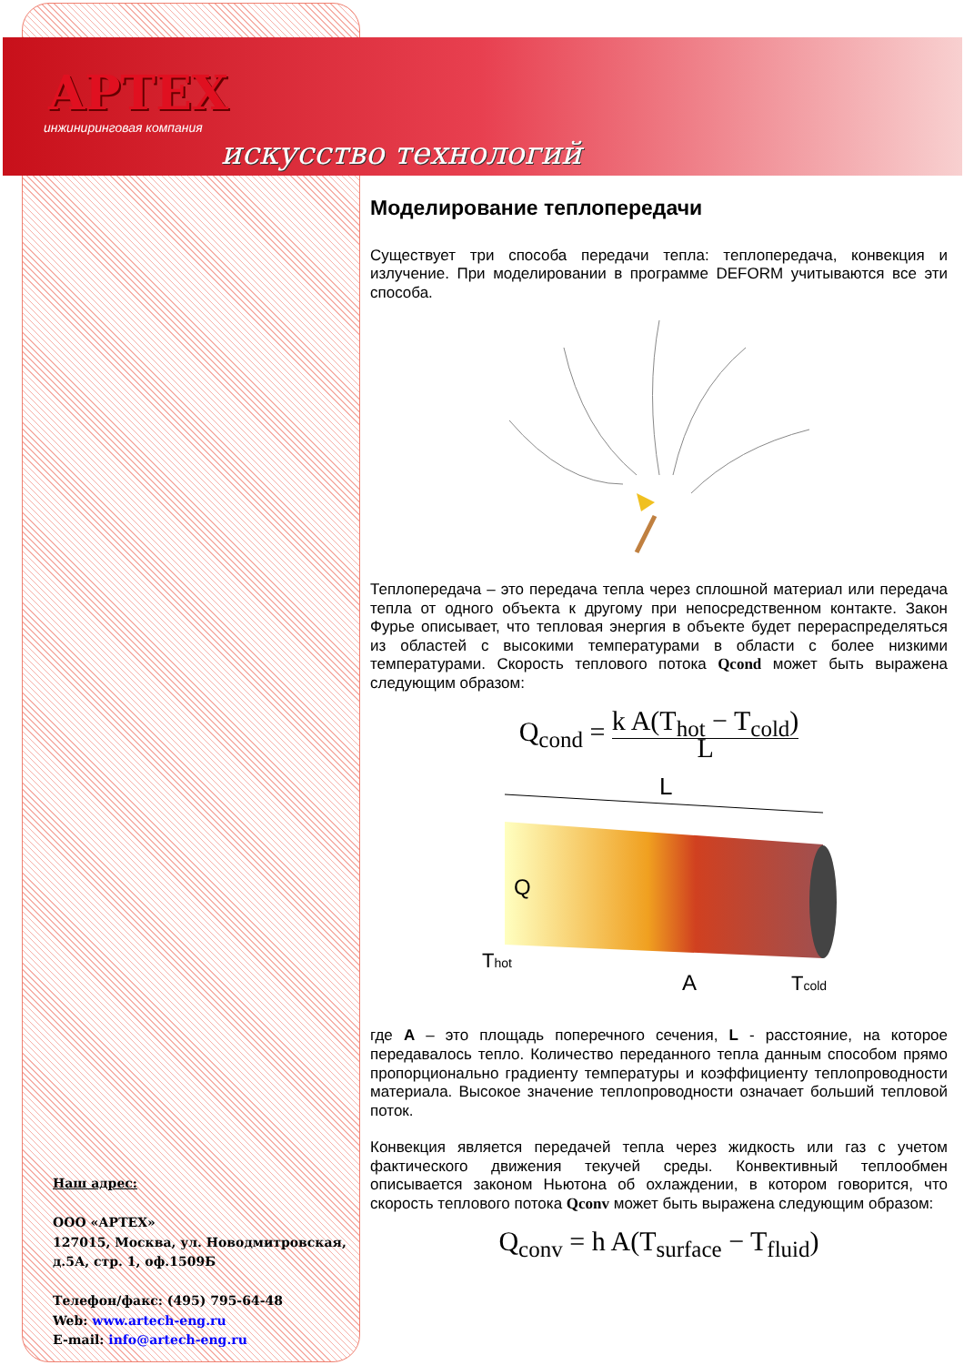APTEX
инжиниринговая компания
искусство технологий
Моделирование теплопередачи
Существует три способа передачи тепла: теплопередача, конвекция и излучение. При моделировании в программе DEFORM учитываются все эти способа.
Теплопередача – это передача тепла через сплошной материал или передача тепла от одного объекта к другому при непосредственном контакте. Закон Фурье описывает, что тепловая энергия в объекте будет перераспределяться из областей с высокими температурами в области с более низкими температурами. Скорость теплового потока Qcond может быть выражена следующим образом:
Q<sub>cond</sub> = k A(T<sub>hot</sub> − T<sub>cold</sub>) L
L
Q
Thot
A
Tcold
где A – это площадь поперечного сечения, L - расстояние, на которое передавалось тепло. Количество переданного тепла данным способом прямо пропорционально градиенту температуры и коэффициенту теплопроводности материала. Высокое значение теплопроводности означает больший тепловой поток.
Конвекция является передачей тепла через жидкость или газ с учетом фактического движения текучей среды. Конвективный теплообмен описывается законом Ньютона об охлаждении, в котором говорится, что скорость теплового потока Qconv может быть выражена следующим образом:
Q<sub>conv</sub> = h A(T<sub>surface</sub> − T<sub>fluid</sub>)
Наш адрес:
ООО «АРТЕХ»
127015, Москва, ул. Новодмитровская,
д.5А, стр. 1, оф.1509Б
Телефон/факс: (495) 795-64-48
Web: www.artech-eng.ru
E-mail: info@artech-eng.ru